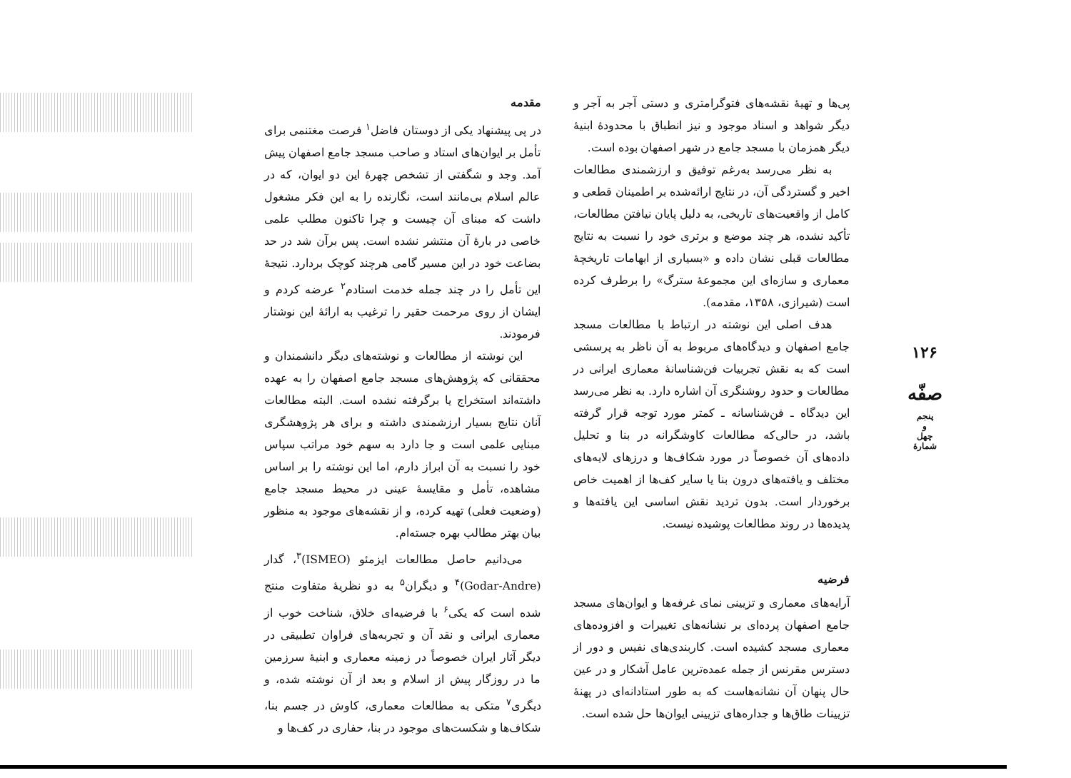مقدمه
در پی پیشنهاد یکی از دوستان فاضل<sup>۱</sup> فرصت مغتنمی برای تأمل بر ایوان‌های استاد و صاحب مسجد جامع اصفهان پیش آمد. وجد و شگفتی از تشخص چهرهٔ این دو ایوان، که در عالم اسلام بی‌مانند است، نگارنده را به این فکر مشغول داشت که مبنای آن چیست و چرا تاکنون مطلب علمی خاصی در بارهٔ آن منتشر نشده است. پس برآن شد در حد بضاعت خود در این مسیر گامی هرچند کوچک بردارد. نتیجهٔ این تأمل را در چند جمله خدمت استادم<sup>۲</sup> عرضه کردم و ایشان از روی مرحمت حقیر را ترغیب به ارائهٔ این نوشتار فرمودند.
این نوشته از مطالعات و نوشته‌های دیگر دانشمندان و محققانی که پژوهش‌های مسجد جامع اصفهان را به عهده داشته‌اند استخراج یا برگرفته نشده است. البته مطالعات آنان نتایج بسیار ارزشمندی داشته و برای هر پژوهشگری مبنایی علمی است و جا دارد به سهم خود مراتب سپاس خود را نسبت به آن ابراز دارم، اما این نوشته را بر اساس مشاهده، تأمل و مقایسهٔ عینی در محیط مسجد جامع (وضعیت فعلی) تهیه کرده، و از نقشه‌های موجود به منظور بیان بهتر مطالب بهره جسته‌ام.
می‌دانیم حاصل مطالعات ایزمئو (ISMEO)<sup>۳</sup>، گدار (Godar-Andre)<sup>۴</sup> و دیگران<sup>۵</sup> به دو نظریهٔ متفاوت منتج شده است که یکی<sup>۶</sup> با فرضیه‌ای خلاق، شناخت خوب از معماری ایرانی و نقد آن و تجربه‌های فراوان تطبیقی در دیگر آثار ایران خصوصاً در زمینه معماری و ابنیهٔ سرزمین ما در روزگار پیش از اسلام و بعد از آن نوشته شده، و دیگری<sup>۷</sup> متکی به مطالعات معماری، کاوش در جسم بنا، شکاف‌ها و شکست‌های موجود در بنا، حفاری در کف‌ها و
پی‌ها و تهیهٔ نقشه‌های فتوگرامتری و دستی آجر به آجر و دیگر شواهد و اسناد موجود و نیز انطباق با محدودهٔ ابنیهٔ دیگر همزمان با مسجد جامع در شهر اصفهان بوده است.
به نظر می‌رسد به‌رغم توفیق و ارزشمندی مطالعات اخیر و گستردگی آن، در نتایج ارائه‌شده بر اطمینان قطعی و کامل از واقعیت‌های تاریخی، به دلیل پایان نیافتن مطالعات، تأکید نشده، هر چند موضع و برتری خود را نسبت به نتایج مطالعات قبلی نشان داده و «بسیاری از ابهامات تاریخچهٔ معماری و سازه‌ای این مجموعهٔ سترگ» را برطرف کرده است (شیرازی، ۱۳۵۸، مقدمه).
هدف اصلی این نوشته در ارتباط با مطالعات مسجد جامع اصفهان و دیدگاه‌های مربوط به آن ناظر به پرسشی است که به نقش تجربیات فن‌شناسانهٔ معماری ایرانی در مطالعات و حدود روشنگری آن اشاره دارد. به نظر می‌رسد این دیدگاه ـ فن‌شناسانه ـ کمتر مورد توجه قرار گرفته باشد، در حالی‌که مطالعات کاوشگرانه در بنا و تحلیل داده‌های آن خصوصاً در مورد شکاف‌ها و درزهای لایه‌های مختلف و یافته‌های درون بنا یا سایر کف‌ها از اهمیت خاص برخوردار است. بدون تردید نقش اساسی این یافته‌ها و پدیده‌ها در روند مطالعات پوشیده نیست.
فرضیه
آرایه‌های معماری و تزیینی نمای غرفه‌ها و ایوان‌های مسجد جامع اصفهان پرده‌ای بر نشانه‌های تغییرات و افزوده‌های معماری مسجد کشیده است. کاربندی‌های نفیس و دور از دسترس مقرنس از جمله عمده‌ترین عامل آشکار و در عین حال پنهان آن نشانه‌هاست که به طور استادانه‌ای در پهنهٔ تزیینات طاق‌ها و جداره‌های تزیینی ایوان‌ها حل شده است.
۱۲۶
صفّه
پنجم
و
چهل
شمارهٔ